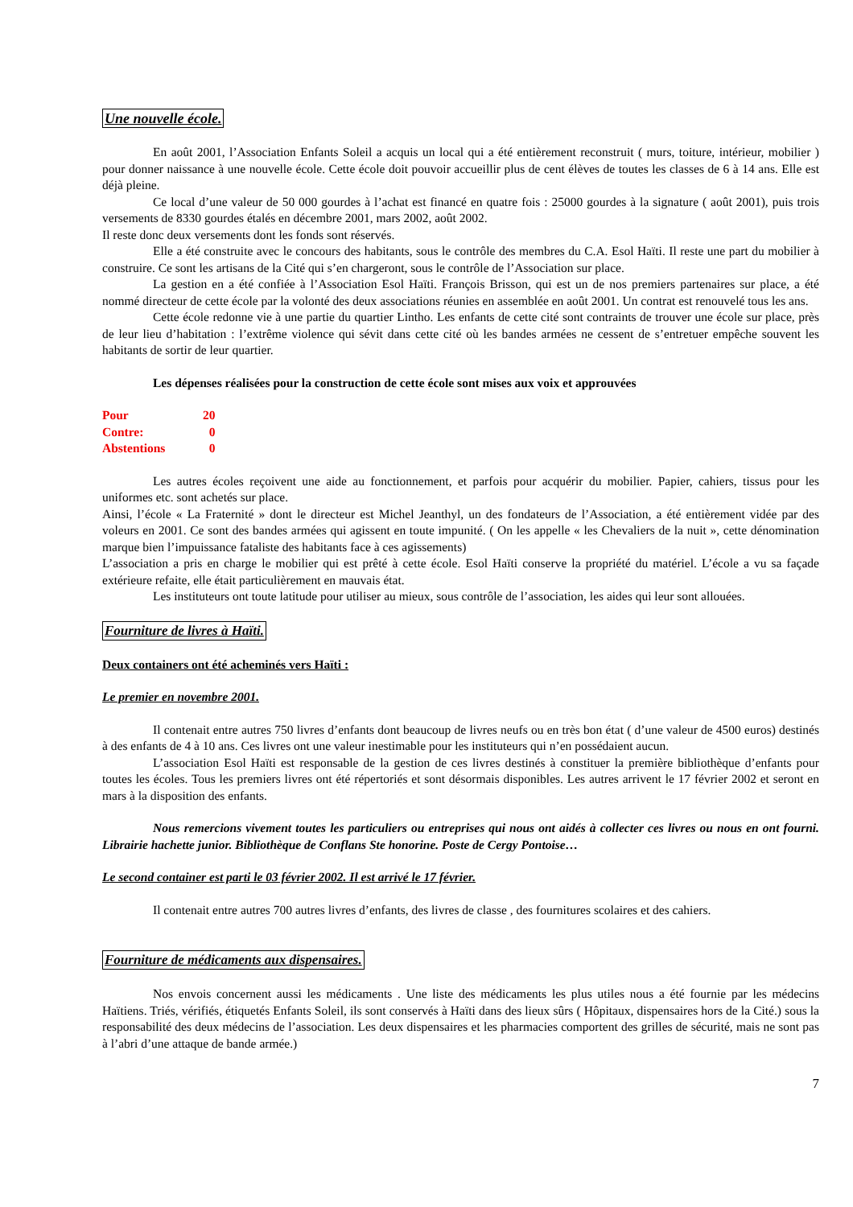Une nouvelle école.
En août 2001, l’Association Enfants Soleil a acquis un local qui a été entièrement reconstruit ( murs, toiture, intérieur, mobilier ) pour donner naissance à une nouvelle école. Cette école doit pouvoir accueillir plus de cent élèves de toutes les classes de 6 à 14 ans. Elle est déjà pleine.
Ce local d’une valeur de 50 000 gourdes à l’achat est financé en quatre fois : 25000 gourdes à la signature ( août 2001), puis trois versements de 8330 gourdes étalés en décembre 2001, mars 2002, août 2002.
Il reste donc deux versements dont les fonds sont réservés.
Elle a été construite avec le concours des habitants, sous le contrôle des membres du C.A. Esol Haïti. Il reste une part du mobilier à construire. Ce sont les artisans de la Cité qui s’en chargeront, sous le contrôle de l’Association sur place.
La gestion en a été confiée à l’Association Esol Haïti. François Brisson, qui est un de nos premiers partenaires sur place, a été nommé directeur de cette école par la volonté des deux associations réunies en assemblée en août 2001. Un contrat est renouvelé tous les ans.
Cette école redonne vie à une partie du quartier Lintho. Les enfants de cette cité sont contraints de trouver une école sur place, près de leur lieu d’habitation : l’extrême violence qui sévit dans cette cité où les bandes armées ne cessent de s’entretuer empêche souvent les habitants de sortir de leur quartier.
Les dépenses réalisées pour la construction de cette école sont mises aux voix et approuvées
| Pour | 20 |
| Contre: | 0 |
| Abstentions | 0 |
Les autres écoles reçoivent une aide au fonctionnement, et parfois pour acquérir du mobilier. Papier, cahiers, tissus pour les uniformes etc. sont achetés sur place.
Ainsi, l’école « La Fraternité » dont le directeur est Michel Jeanthyl, un des fondateurs de l’Association, a été entièrement vidée par des voleurs en 2001. Ce sont des bandes armées qui agissent en toute impunité. ( On les appelle « les Chevaliers de la nuit », cette dénomination marque bien l’impuissance fataliste des habitants face à ces agissements)
L’association a pris en charge le mobilier qui est prêté à cette école. Esol Haïti conserve la propriété du matériel. L’école a vu sa façade extérieure refaite, elle était particulièrement en mauvais état.
Les instituteurs ont toute latitude pour utiliser au mieux, sous contrôle de l’association, les aides qui leur sont allouées.
Fourniture de livres à Haïti.
Deux containers ont été acheminés vers Haïti :
Le premier en novembre 2001.
Il contenait entre autres 750 livres d’enfants dont beaucoup de livres neufs ou en très bon état ( d’une valeur de 4500 euros) destinés à des enfants de 4 à 10 ans. Ces livres ont une valeur inestimable pour les instituteurs qui n’en possédaient aucun.
L’association Esol Haïti est responsable de la gestion de ces livres destinés à constituer la première bibliothèque d’enfants pour toutes les écoles. Tous les premiers livres ont été répertoriés et sont désormais disponibles. Les autres arrivent le 17 février 2002 et seront en mars à la disposition des enfants.
Nous remercions vivement toutes les particuliers ou entreprises qui nous ont aidés à collecter ces livres ou nous en ont fourni. Librairie hachette junior. Bibliothèque de Conflans Ste honorine. Poste de Cergy Pontoise…
Le second container est parti le 03 février 2002. Il est arrivé le 17 février.
Il contenait entre autres 700 autres livres d’enfants, des livres de classe , des fournitures scolaires et des cahiers.
Fourniture de médicaments aux dispensaires.
Nos envois concernent aussi les médicaments . Une liste des médicaments les plus utiles nous a été fournie par les médecins Haïtiens. Triés, vérifiés, étiquetés Enfants Soleil, ils sont conservés à Haïti dans des lieux sûrs ( Hôpitaux, dispensaires hors de la Cité.) sous la responsabilité des deux médecins de l’association. Les deux dispensaires et les pharmacies comportent des grilles de sécurité, mais ne sont pas à l’abri d’une attaque de bande armée.)
7